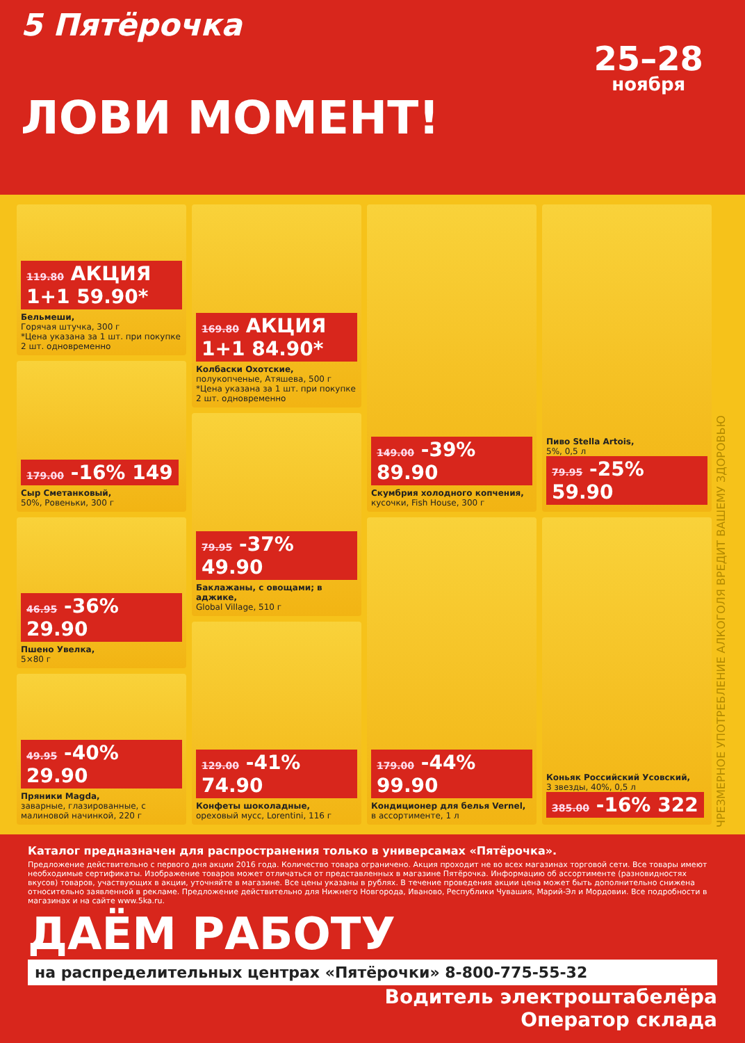5 Пятёрочка
25–28
ноября
ЛОВИ МОМЕНТ!
119.80 АКЦИЯ 1+1 59.90*
Бельмеши,
Горячая штучка, 300 г
*Цена указана за 1 шт. при покупке 2 шт. одновременно
179.00 -16% 149
Сыр Сметанковый,
50%, Ровеньки, 300 г
46.95 -36% 29.90
Пшено Увелка,
5×80 г
49.95 -40% 29.90
Пряники Magda,
заварные, глазированные, с малиновой начинкой, 220 г
169.80 АКЦИЯ 1+1 84.90*
Колбаски Охотские,
полукопченые, Атяшева, 500 г
*Цена указана за 1 шт. при покупке 2 шт. одновременно
79.95 -37% 49.90
Баклажаны, с овощами; в аджике,
Global Village, 510 г
129.00 -41% 74.90
Конфеты шоколадные,
ореховый мусс, Lorentini, 116 г
149.00 -39% 89.90
Скумбрия холодного копчения,
кусочки, Fish House, 300 г
179.00 -44% 99.90
Кондиционер для белья Vernel,
в ассортименте, 1 л
Пиво Stella Artois,
5%, 0,5 л
79.95 -25% 59.90
Коньяк Российский Усовский,
3 звезды, 40%, 0,5 л
385.00 -16% 322
ЧРЕЗМЕРНОЕ УПОТРЕБЛЕНИЕ АЛКОГОЛЯ ВРЕДИТ ВАШЕМУ ЗДОРОВЬЮ
Каталог предназначен для распространения только в универсамах «Пятёрочка».
Предложение действительно с первого дня акции 2016 года. Количество товара ограничено. Акция проходит не во всех магазинах торговой сети. Все товары имеют необходимые сертификаты. Изображение товаров может отличаться от представленных в магазине Пятёрочка. Информацию об ассортименте (разновидностях вкусов) товаров, участвующих в акции, уточняйте в магазине. Все цены указаны в рублях. В течение проведения акции цена может быть дополнительно снижена относительно заявленной в рекламе. Предложение действительно для Нижнего Новгорода, Иваново, Республики Чувашия, Марий-Эл и Мордовии. Все подробности в магазинах и на сайте www.5ka.ru.
ДАЁМ РАБОТУ
на распределительных центрах «Пятёрочки» 8-800-775-55-32
Водитель электроштабелёра
Оператор склада